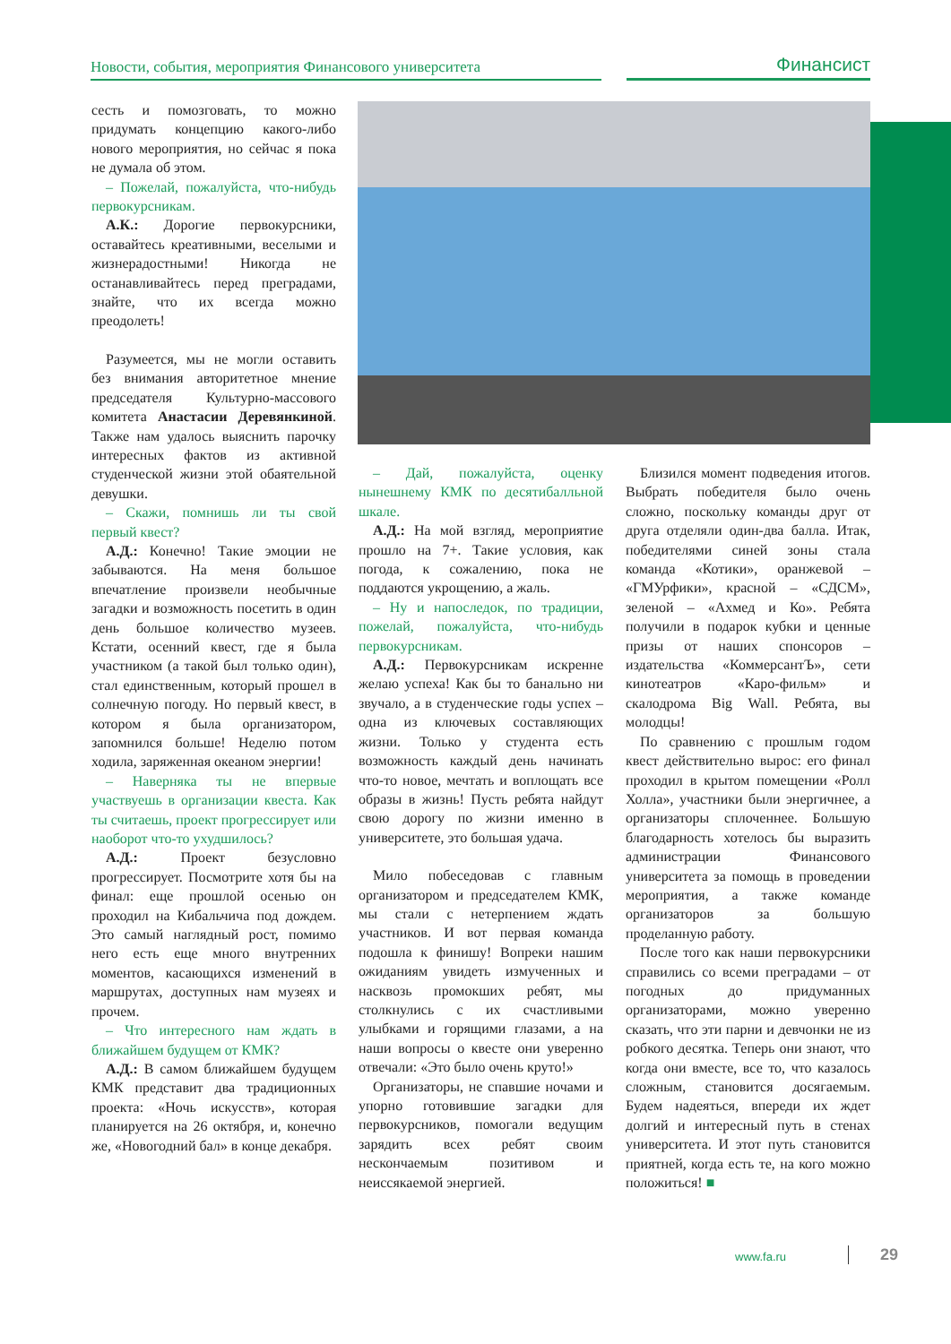Новости, события, мероприятия Финансового университета
Финансист
сесть и помозговать, то можно придумать концепцию какого-либо нового мероприятия, но сейчас я пока не думала об этом.
– Пожелай, пожалуйста, что-нибудь первокурсникам.
А.К.: Дорогие первокурсники, оставайтесь креативными, веселыми и жизнерадостными! Никогда не останавливайтесь перед преградами, знайте, что их всегда можно преодолеть!
Разумеется, мы не могли оставить без внимания авторитетное мнение председателя Культурно-массового комитета Анастасии Деревянкиной. Также нам удалось выяснить парочку интересных фактов из активной студенческой жизни этой обаятельной девушки.
– Скажи, помнишь ли ты свой первый квест?
А.Д.: Конечно! Такие эмоции не забываются. На меня большое впечатление произвели необычные загадки и возможность посетить в один день большое количество музеев. Кстати, осенний квест, где я была участником (а такой был только один), стал единственным, который прошел в солнечную погоду. Но первый квест, в котором я была организатором, запомнился больше! Неделю потом ходила, заряженная океаном энергии!
– Наверняка ты не впервые участвуешь в организации квеста. Как ты считаешь, проект прогрессирует или наоборот что-то ухудшилось?
А.Д.: Проект безусловно прогрессирует. Посмотрите хотя бы на финал: еще прошлой осенью он проходил на Кибальчича под дождем. Это самый наглядный рост, помимо него есть еще много внутренних моментов, касающихся изменений в маршрутах, доступных нам музеях и прочем.
– Что интересного нам ждать в ближайшем будущем от КМК?
А.Д.: В самом ближайшем будущем КМК представит два традиционных проекта: «Ночь искусств», которая планируется на 26 октября, и, конечно же, «Новогодний бал» в конце декабря.
– Дай, пожалуйста, оценку нынешнему КМК по десятибалльной шкале.
А.Д.: На мой взгляд, мероприятие прошло на 7+. Такие условия, как погода, к сожалению, пока не поддаются укрощению, а жаль.
– Ну и напоследок, по традиции, пожелай, пожалуйста, что-нибудь первокурсникам.
А.Д.: Первокурсникам искренне желаю успеха! Как бы то банально ни звучало, а в студенческие годы успех – одна из ключевых составляющих жизни. Только у студента есть возможность каждый день начинать что-то новое, мечтать и воплощать все образы в жизнь! Пусть ребята найдут свою дорогу по жизни именно в университете, это большая удача.
Мило побеседовав с главным организатором и председателем КМК, мы стали с нетерпением ждать участников. И вот первая команда подошла к финишу! Вопреки нашим ожиданиям увидеть измученных и насквозь промокших ребят, мы столкнулись с их счастливыми улыбками и горящими глазами, а на наши вопросы о квесте они уверенно отвечали: «Это было очень круто!»
Организаторы, не спавшие ночами и упорно готовившие загадки для первокурсников, помогали ведущим зарядить всех ребят своим нескончаемым позитивом и неиссякаемой энергией.
Близился момент подведения итогов. Выбрать победителя было очень сложно, поскольку команды друг от друга отделяли один-два балла. Итак, победителями синей зоны стала команда «Котики», оранжевой – «ГМУрфики», красной – «СДСМ», зеленой – «Ахмед и Ко». Ребята получили в подарок кубки и ценные призы от наших спонсоров – издательства «КоммерсантЪ», сети кинотеатров «Каро-фильм» и скалодрома Big Wall. Ребята, вы молодцы!
По сравнению с прошлым годом квест действительно вырос: его финал проходил в крытом помещении «Ролл Холла», участники были энергичнее, а организаторы сплоченнее. Большую благодарность хотелось бы выразить администрации Финансового университета за помощь в проведении мероприятия, а также команде организаторов за большую проделанную работу.
После того как наши первокурсники справились со всеми преградами – от погодных до придуманных организаторами, можно уверенно сказать, что эти парни и девчонки не из робкого десятка. Теперь они знают, что когда они вместе, все то, что казалось сложным, становится досягаемым. Будем надеяться, впереди их ждет долгий и интересный путь в стенах университета. И этот путь становится приятней, когда есть те, на кого можно положиться! ■
www.fa.ru 29